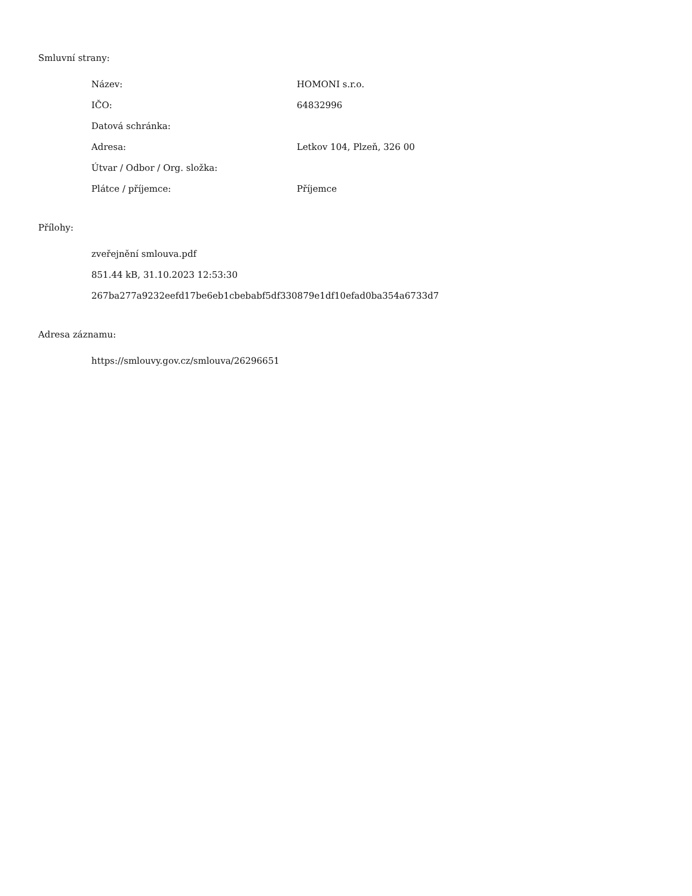Smluvní strany:
| Název: | HOMONI s.r.o. |
| IČO: | 64832996 |
| Datová schránka: | |
| Adresa: | Letkov 104, Plzeň, 326 00 |
| Útvar / Odbor / Org. složka: | |
| Plátce / příjemce: | Příjemce |
Přílohy:
zveřejnění smlouva.pdf
851.44 kB, 31.10.2023 12:53:30
267ba277a9232eefd17be6eb1cbebabf5df330879e1df10efad0ba354a6733d7
Adresa záznamu:
https://smlouvy.gov.cz/smlouva/26296651